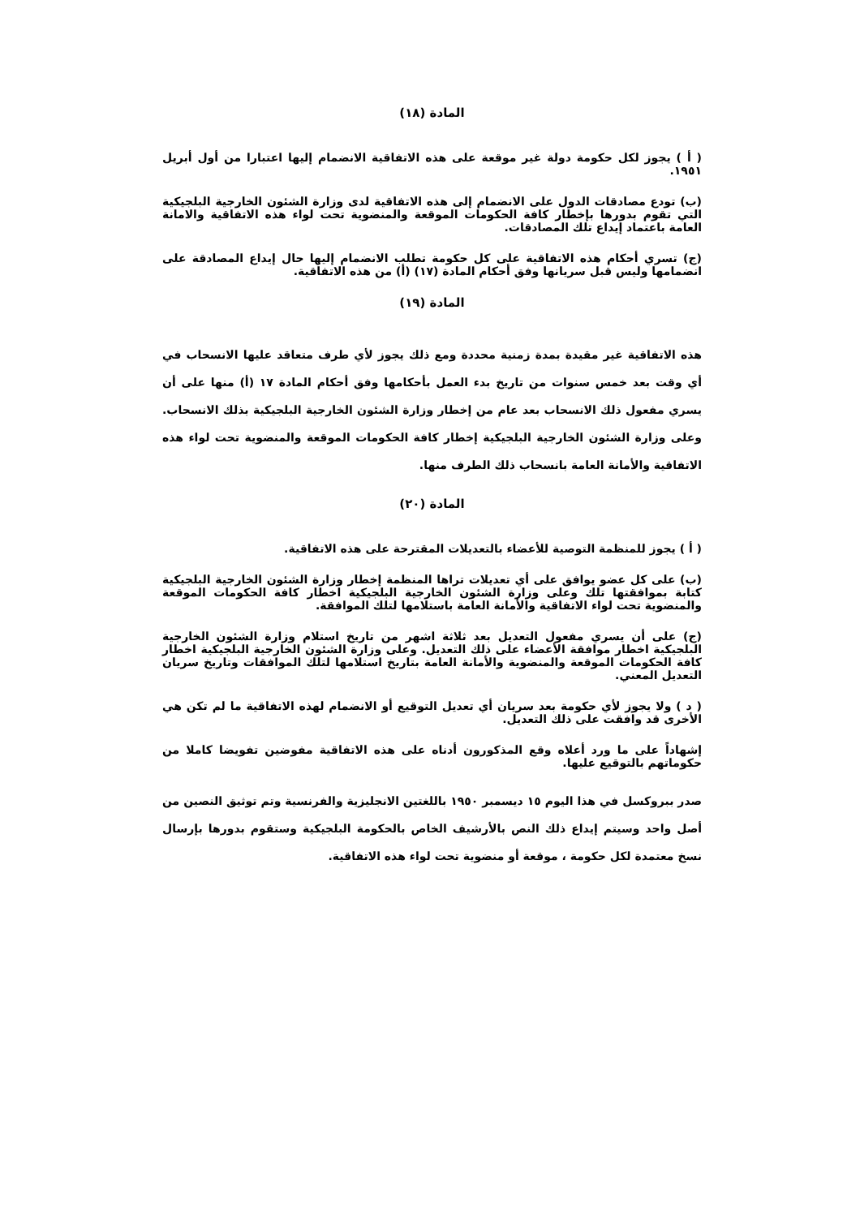المادة (١٨)
( أ ) يجوز لكل حكومة دولة غير موقعة على هذه الاتفاقية الانضمام إليها اعتبارا من أول أبريل ١٩٥١.
(ب) تودع مصادقات الدول على الانضمام إلى هذه الاتفاقية لدى وزارة الشئون الخارجية البلجيكية التي تقوم بدورها بإخطار كافة الحكومات الموقعة والمنضوية تحت لواء هذه الاتفاقية والامانة العامة باعتماد إيداع تلك المصادقات.
(ج) تسري أحكام هذه الاتفاقية على كل حكومة تطلب الانضمام إليها حال إيداع المصادقة على انضمامها وليس قبل سريانها وفق أحكام المادة (١٧) (أ) من هذه الاتفاقية.
المادة (١٩)
هذه الاتفاقية غير مقيدة بمدة زمنية محددة ومع ذلك يجوز لأي طرف متعاقد عليها الانسحاب في أي وقت بعد خمس سنوات من تاريخ بدء العمل بأحكامها وفق أحكام المادة ١٧ (أ) منها على أن يسري مفعول ذلك الانسحاب بعد عام من إخطار وزارة الشئون الخارجية البلجيكية بذلك الانسحاب. وعلى وزارة الشئون الخارجية البلجيكية إخطار كافة الحكومات الموقعة والمنضوية تحت لواء هذه الاتفاقية والأمانة العامة بانسحاب ذلك الطرف منها.
المادة (٢٠)
( أ ) يجوز للمنظمة التوصية للأعضاء بالتعديلات المقترحة على هذه الاتفاقية.
(ب) على كل عضو يوافق على أي تعديلات تراها المنظمة إخطار وزارة الشئون الخارجية البلجيكية كتابة بموافقتها تلك وعلى وزارة الشئون الخارجية البلجيكية اخطار كافة الحكومات الموقعة والمنضوية تحت لواء الاتفاقية والأمانة العامة باستلامها لتلك الموافقة.
(ج) على أن يسري مفعول التعديل بعد ثلاثة اشهر من تاريخ استلام وزارة الشئون الخارجية البلجيكية اخطار موافقة الأعضاء على ذلك التعديل. وعلى وزارة الشئون الخارجية البلجيكية اخطار كافة الحكومات الموقعة والمنضوية والأمانة العامة بتاريخ استلامها لتلك الموافقات وتاريخ سريان التعديل المعني.
( د ) ولا يجوز لأي حكومة بعد سريان أي تعديل التوقيع أو الانضمام لهذه الاتفاقية ما لم تكن هي الأخرى قد وافقت على ذلك التعديل.
إشهاداً على ما ورد أعلاه وقع المذكورون أدناه على هذه الاتفاقية مفوضين تفويضا كاملا من حكوماتهم بالتوقيع عليها.
صدر ببروكسل في هذا اليوم ١٥ ديسمبر ١٩٥٠ باللغتين الانجليزية والفرنسية وتم توثيق النصين من أصل واحد وسيتم إيداع ذلك النص بالأرشيف الخاص بالحكومة البلجيكية وستقوم بدورها بإرسال نسخ معتمدة لكل حكومة ، موقعة أو منضوية تحت لواء هذه الاتفاقية.